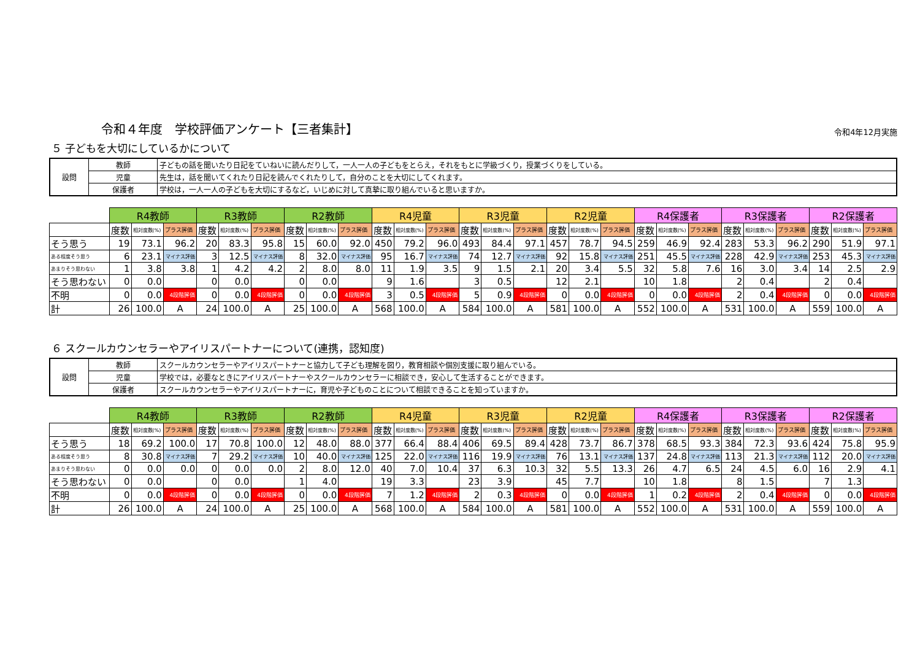令和４年度　学校評価アンケート【三者集計】
令和4年12月実施
５ 子どもを大切にしているかについて
| 設問 | 教師 | 子どもの話を聞いたり日記をていねいに読んだりして，一人一人の子どもをとらえ，それをもとに学級づくり，授業づくりをしている。 |
| | 児童 | 先生は，話を聞いてくれたり日記を読んでくれたりして，自分のことを大切にしてくれます。 |
| | 保護者 | 学校は，一人一人の子どもを大切にするなど，いじめに対して真摯に取り組んでいると思いますか。 |
| | R4教師 | | | R3教師 | | | R2教師 | | | R4児童 | | | R3児童 | | | R2児童 | | | R4保護者 | | | R3保護者 | | | R2保護者 | | |
| | 度数 | 相対度数(%) | プラス評価 | 度数 | 相対度数(%) | プラス評価 | 度数 | 相対度数(%) | プラス評価 | 度数 | 相対度数(%) | プラス評価 | 度数 | 相対度数(%) | プラス評価 | 度数 | 相対度数(%) | プラス評価 | 度数 | 相対度数(%) | プラス評価 | 度数 | 相対度数(%) | プラス評価 | 度数 | 相対度数(%) | プラス評価 |
| そう思う | 19 | 73.1 | 96.2 | 20 | 83.3 | 95.8 | 15 | 60.0 | 92.0 | 450 | 79.2 | 96.0 | 493 | 84.4 | 97.1 | 457 | 78.7 | 94.5 | 259 | 46.9 | 92.4 | 283 | 53.3 | 96.2 | 290 | 51.9 | 97.1 |
| ある程度そう思う | 6 | 23.1 | マイナス評価 | 3 | 12.5 | マイナス評価 | 8 | 32.0 | マイナス評価 | 95 | 16.7 | マイナス評価 | 74 | 12.7 | マイナス評価 | 92 | 15.8 | マイナス評価 | 251 | 45.5 | マイナス評価 | 228 | 42.9 | マイナス評価 | 253 | 45.3 | マイナス評価 |
| あまりそう思わない | 1 | 3.8 | 3.8 | 1 | 4.2 | 4.2 | 2 | 8.0 | 8.0 | 11 | 1.9 | 3.5 | 9 | 1.5 | 2.1 | 20 | 3.4 | 5.5 | 32 | 5.8 | 7.6 | 16 | 3.0 | 3.4 | 14 | 2.5 | 2.9 |
| そう思わない | 0 | 0.0 | | 0 | 0.0 | | 0 | 0.0 | | 9 | 1.6 | | 3 | 0.5 | | 12 | 2.1 | | 10 | 1.8 | | 2 | 0.4 | | 2 | 0.4 | |
| 不明 | 0 | 0.0 | 4段階評価 | 0 | 0.0 | 4段階評価 | 0 | 0.0 | 4段階評価 | 3 | 0.5 | 4段階評価 | 5 | 0.9 | 4段階評価 | 0 | 0.0 | 4段階評価 | 0 | 0.0 | 4段階評価 | 2 | 0.4 | 4段階評価 | 0 | 0.0 | 4段階評価 |
| 計 | 26 | 100.0 | A | 24 | 100.0 | A | 25 | 100.0 | A | 568 | 100.0 | A | 584 | 100.0 | A | 581 | 100.0 | A | 552 | 100.0 | A | 531 | 100.0 | A | 559 | 100.0 | A |
６ スクールカウンセラーやアイリスパートナーについて(連携，認知度)
| 設問 | 教師 | スクールカウンセラーやアイリスパートナーと協力して子ども理解を図り，教育相談や個別支援に取り組んでいる。 |
| | 児童 | 学校では，必要なときにアイリスパートナーやスクールカウンセラーに相談でき，安心して生活することができます。 |
| | 保護者 | スクールカウンセラーやアイリスパートナーに，育児や子どものことについて相談できることを知っていますか。 |
| | R4教師 | | | R3教師 | | | R2教師 | | | R4児童 | | | R3児童 | | | R2児童 | | | R4保護者 | | | R3保護者 | | | R2保護者 | | |
| | 度数 | 相対度数(%) | プラス評価 | 度数 | 相対度数(%) | プラス評価 | 度数 | 相対度数(%) | プラス評価 | 度数 | 相対度数(%) | プラス評価 | 度数 | 相対度数(%) | プラス評価 | 度数 | 相対度数(%) | プラス評価 | 度数 | 相対度数(%) | プラス評価 | 度数 | 相対度数(%) | プラス評価 | 度数 | 相対度数(%) | プラス評価 |
| そう思う | 18 | 69.2 | 100.0 | 17 | 70.8 | 100.0 | 12 | 48.0 | 88.0 | 377 | 66.4 | 88.4 | 406 | 69.5 | 89.4 | 428 | 73.7 | 86.7 | 378 | 68.5 | 93.3 | 384 | 72.3 | 93.6 | 424 | 75.8 | 95.9 |
| ある程度そう思う | 8 | 30.8 | マイナス評価 | 7 | 29.2 | マイナス評価 | 10 | 40.0 | マイナス評価 | 125 | 22.0 | マイナス評価 | 116 | 19.9 | マイナス評価 | 76 | 13.1 | マイナス評価 | 137 | 24.8 | マイナス評価 | 113 | 21.3 | マイナス評価 | 112 | 20.0 | マイナス評価 |
| あまりそう思わない | 0 | 0.0 | 0.0 | 0 | 0.0 | 0.0 | 2 | 8.0 | 12.0 | 40 | 7.0 | 10.4 | 37 | 6.3 | 10.3 | 32 | 5.5 | 13.3 | 26 | 4.7 | 6.5 | 24 | 4.5 | 6.0 | 16 | 2.9 | 4.1 |
| そう思わない | 0 | 0.0 | | 0 | 0.0 | | 1 | 4.0 | | 19 | 3.3 | | 23 | 3.9 | | 45 | 7.7 | | 10 | 1.8 | | 8 | 1.5 | | 7 | 1.3 | |
| 不明 | 0 | 0.0 | 4段階評価 | 0 | 0.0 | 4段階評価 | 0 | 0.0 | 4段階評価 | 7 | 1.2 | 4段階評価 | 2 | 0.3 | 4段階評価 | 0 | 0.0 | 4段階評価 | 1 | 0.2 | 4段階評価 | 2 | 0.4 | 4段階評価 | 0 | 0.0 | 4段階評価 |
| 計 | 26 | 100.0 | A | 24 | 100.0 | A | 25 | 100.0 | A | 568 | 100.0 | A | 584 | 100.0 | A | 581 | 100.0 | A | 552 | 100.0 | A | 531 | 100.0 | A | 559 | 100.0 | A |